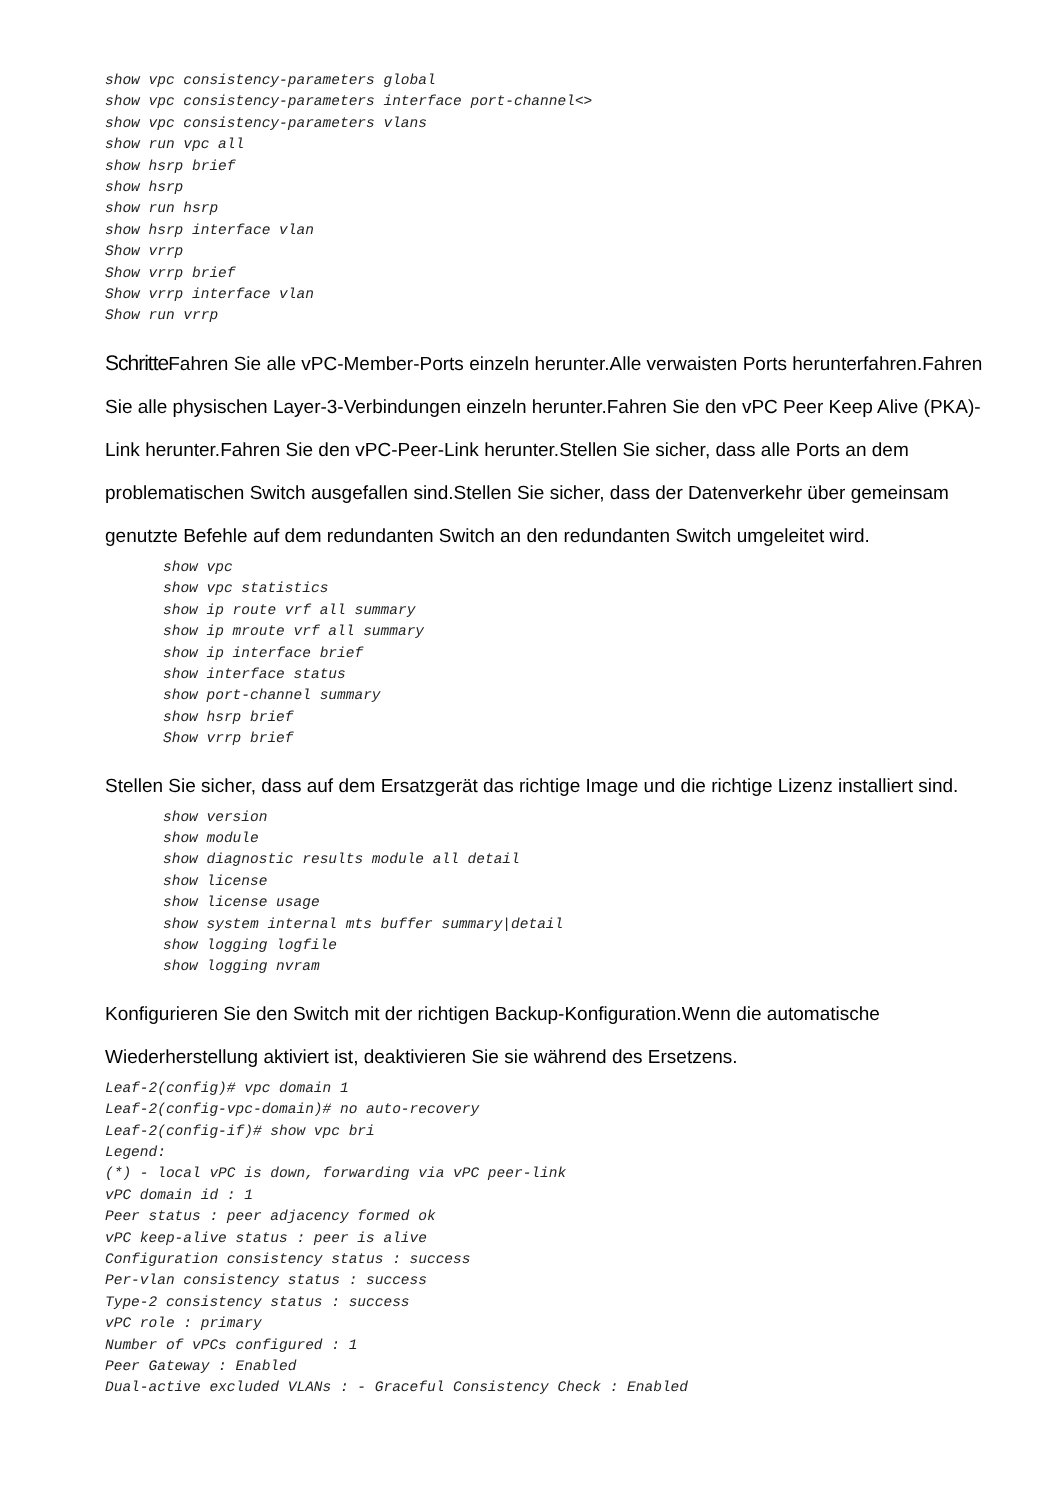show vpc consistency-parameters global
show vpc consistency-parameters interface port-channel<>
show vpc consistency-parameters vlans
show run vpc all
show hsrp brief
show hsrp
show run hsrp
show hsrp interface vlan
Show vrrp
Show vrrp brief
Show vrrp interface vlan
Show run vrrp
Schritte Fahren Sie alle vPC-Member-Ports einzeln herunter.Alle verwaisten Ports herunterfahren.Fahren Sie alle physischen Layer-3-Verbindungen einzeln herunter.Fahren Sie den vPC Peer Keep Alive (PKA)-Link herunter.Fahren Sie den vPC-Peer-Link herunter.Stellen Sie sicher, dass alle Ports an dem problematischen Switch ausgefallen sind.Stellen Sie sicher, dass der Datenverkehr über gemeinsam genutzte Befehle auf dem redundanten Switch an den redundanten Switch umgeleitet wird.
show vpc
show vpc statistics
show ip route vrf all summary
show ip mroute vrf all summary
show ip interface brief
show interface status
show port-channel summary
show hsrp brief
Show vrrp brief
Stellen Sie sicher, dass auf dem Ersatzgerät das richtige Image und die richtige Lizenz installiert sind.
show version
show module
show diagnostic results module all detail
show license
show license usage
show system internal mts buffer summary|detail
show logging logfile
show logging nvram
Konfigurieren Sie den Switch mit der richtigen Backup-Konfiguration.Wenn die automatische Wiederherstellung aktiviert ist, deaktivieren Sie sie während des Ersetzens.
Leaf-2(config)# vpc domain 1
Leaf-2(config-vpc-domain)# no auto-recovery
Leaf-2(config-if)# show vpc bri
Legend:
(*) - local vPC is down, forwarding via vPC peer-link
vPC domain id : 1
Peer status : peer adjacency formed ok
vPC keep-alive status : peer is alive
Configuration consistency status : success
Per-vlan consistency status : success
Type-2 consistency status : success
vPC role : primary
Number of vPCs configured : 1
Peer Gateway : Enabled
Dual-active excluded VLANs : - Graceful Consistency Check : Enabled